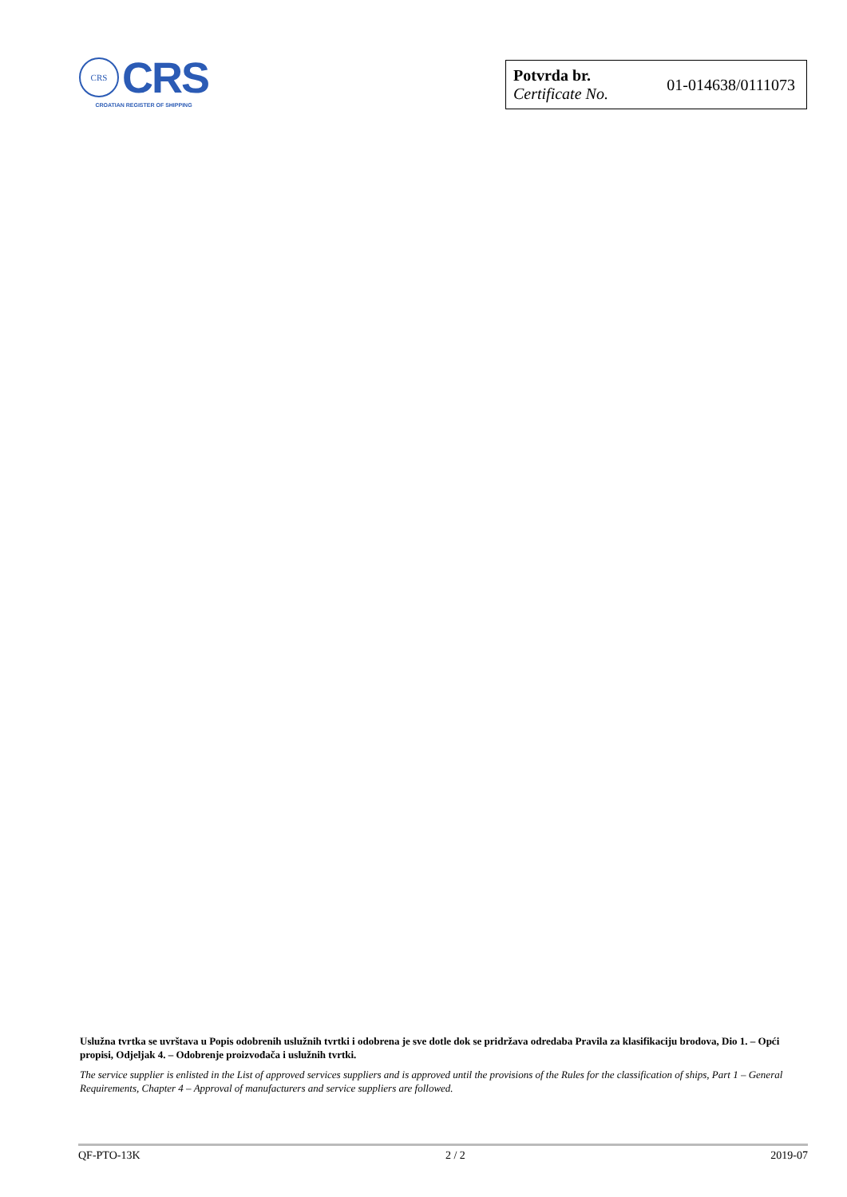CRS
CRS
CROATIAN REGISTER OF SHIPPING
Potvrda br.
Certificate No.
01-014638/0111073
Uslužna tvrtka se uvrštava u Popis odobrenih uslužnih tvrtki i odobrena je sve dotle dok se pridržava odredaba Pravila za klasifikaciju brodova, Dio 1. – Opći propisi, Odjeljak 4. – Odobrenje proizvođača i uslužnih tvrtki.
The service supplier is enlisted in the List of approved services suppliers and is approved until the provisions of the Rules for the classification of ships, Part 1 – General Requirements, Chapter 4 – Approval of manufacturers and service suppliers are followed.
QF-PTO-13K 2 / 2 2019-07